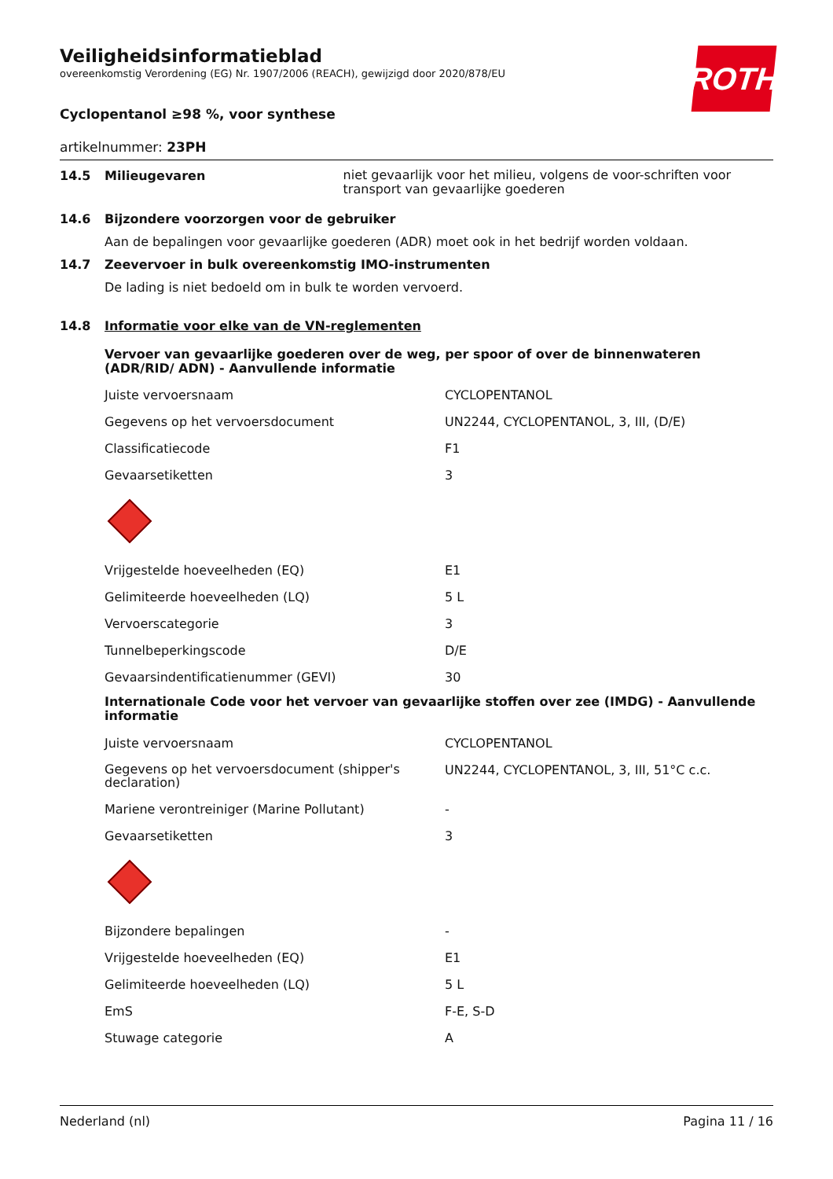ROTH
Veiligheidsinformatieblad
overeenkomstig Verordening (EG) Nr. 1907/2006 (REACH), gewijzigd door 2020/878/EU
Cyclopentanol ≥98 %, voor synthese
artikelnummer: 23PH
14.5 Milieugevaren niet gevaarlijk voor het milieu, volgens de voor-schriften voor transport van gevaarlijke goederen
14.6 Bijzondere voorzorgen voor de gebruiker
Aan de bepalingen voor gevaarlijke goederen (ADR) moet ook in het bedrijf worden voldaan.
14.7 Zeevervoer in bulk overeenkomstig IMO-instrumenten
De lading is niet bedoeld om in bulk te worden vervoerd.
14.8 Informatie voor elke van de VN-reglementen
Vervoer van gevaarlijke goederen over de weg, per spoor of over de binnenwateren (ADR/RID/ ADN) - Aanvullende informatie
| Juiste vervoersnaam | CYCLOPENTANOL |
| Gegevens op het vervoersdocument | UN2244, CYCLOPENTANOL, 3, III, (D/E) |
| Classificatiecode | F1 |
| Gevaarsetiketten | 3 |
| Vrijgestelde hoeveelheden (EQ) | E1 |
| Gelimiteerde hoeveelheden (LQ) | 5 L |
| Vervoerscategorie | 3 |
| Tunnelbeperkingscode | D/E |
| Gevaarsindentificatienummer (GEVI) | 30 |
Internationale Code voor het vervoer van gevaarlijke stoffen over zee (IMDG) - Aanvullende informatie
| Juiste vervoersnaam | CYCLOPENTANOL |
| Gegevens op het vervoersdocument (shipper's declaration) | UN2244, CYCLOPENTANOL, 3, III, 51°C c.c. |
| Mariene verontreiniger (Marine Pollutant) | - |
| Gevaarsetiketten | 3 |
| Bijzondere bepalingen | - |
| Vrijgestelde hoeveelheden (EQ) | E1 |
| Gelimiteerde hoeveelheden (LQ) | 5 L |
| EmS | F-E, S-D |
| Stuwage categorie | A |
Nederland (nl) Pagina 11 / 16